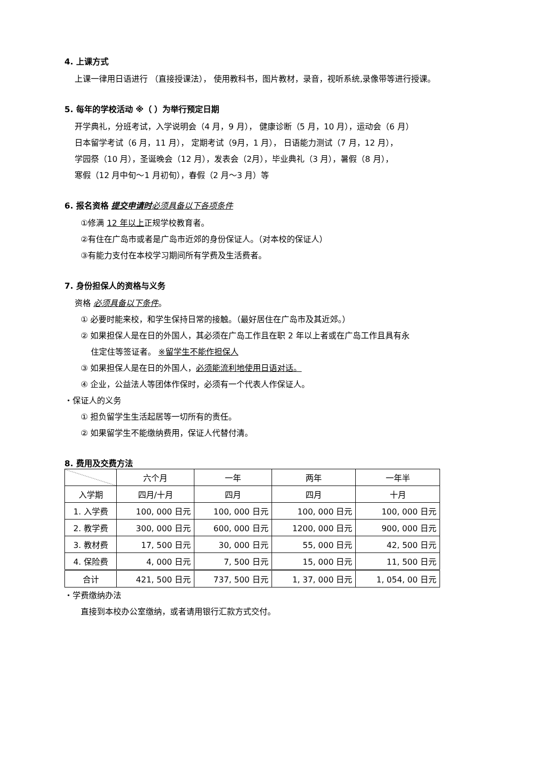4. 上课方式
上课一律用日语进行 （直接授课法）， 使用教科书，图片教材，录音，视听系统,录像带等进行授课。
5. 每年的学校活动 ※（ ）为举行预定日期
开学典礼，分班考试，入学说明会（4 月，9 月）， 健康诊断（5 月，10 月），运动会（6 月）
日本留学考试（6 月，11 月）， 定期考试（9月，1 月）， 日语能力测试（7 月，12 月），
学园祭（10 月），圣诞晚会（12 月），发表会（2月），毕业典礼（3 月），暑假（8 月），
寒假（12 月中旬～1 月初旬），春假（2 月～3 月）等
6. 报名资格 提交申请时 必须具备以下各项条件
①修满 12 年以上正规学校教育者。
②有住在广岛市或者是广岛市近郊的身份保证人。（对本校的保证人）
③有能力支付在本校学习期间所有学费及生活费者。
7. 身份担保人的资格与义务
资格 必须具备以下条件。
① 必要时能来校，和学生保持日常的接触。（最好居住在广岛市及其近郊。）
② 如果担保人是在日的外国人，其必须在广岛工作且在职 2 年以上者或在广岛工作且具有永
住定住等签证者。 ※留学生不能作担保人
③ 如果担保人是在日的外国人，必须能流利地使用日语对话。
④ 企业，公益法人等团体作保时，必须有一个代表人作保证人。
・保证人的义务
① 担负留学生生活起居等一切所有的责任。
② 如果留学生不能缴纳费用，保证人代替付清。
8. 费用及交费方法
| | 六个月 | 一年 | 两年 | 一年半 |
| --- | --- | --- | --- | --- |
| 入学期 | 四月/十月 | 四月 | 四月 | 十月 |
| 1. 入学费 | 100, 000 日元 | 100, 000 日元 | 100, 000 日元 | 100, 000 日元 |
| 2. 教学费 | 300, 000 日元 | 600, 000 日元 | 1200, 000 日元 | 900, 000 日元 |
| 3. 教材费 | 17, 500 日元 | 30, 000 日元 | 55, 000 日元 | 42, 500 日元 |
| 4. 保险费 | 4, 000 日元 | 7, 500 日元 | 15, 000 日元 | 11, 500 日元 |
| 合计 | 421, 500 日元 | 737, 500 日元 | 1, 37, 000 日元 | 1, 054, 00 日元 |
・学费缴纳办法
直接到本校办公室缴纳，或者请用银行汇款方式交付。